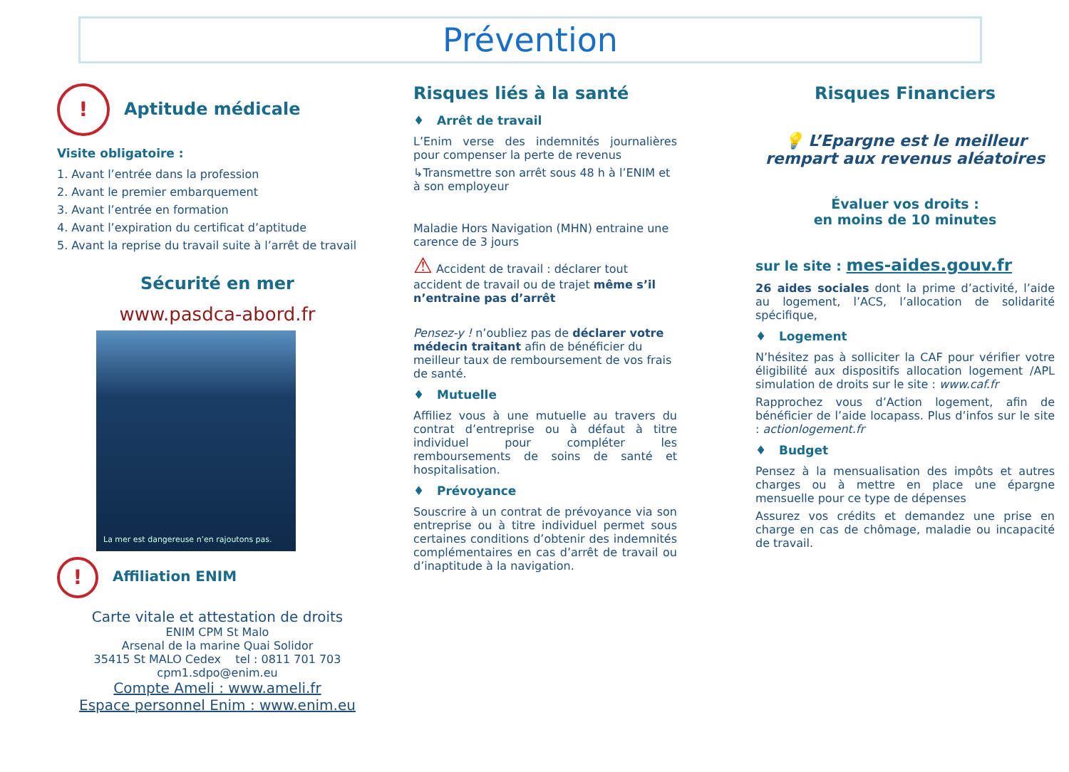Prévention
! Aptitude médicale
Visite obligatoire :
1. Avant l’entrée dans la profession
2. Avant le premier embarquement
3. Avant l’entrée en formation
4. Avant l’expiration du certificat d’aptitude
5. Avant la reprise du travail suite à l’arrêt de travail
Sécurité en mer
www.pasdca-abord.fr
La mer est dangereuse n’en rajoutons pas.
! Affiliation ENIM
Carte vitale et attestation de droits
ENIM CPM St Malo
Arsenal de la marine Quai Solidor
35415 St MALO Cedex tel : 0811 701 703
cpm1.sdpo@enim.eu
Compte Ameli : www.ameli.fr
Espace personnel Enim : www.enim.eu
Risques liés à la santé
♦ Arrêt de travail
L’Enim verse des indemnités journalières pour compenser la perte de revenus
↳Transmettre son arrêt sous 48 h à l’ENIM et à son employeur
Maladie Hors Navigation (MHN) entraine une carence de 3 jours
⚠ Accident de travail : déclarer tout accident de travail ou de trajet même s’il n’entraine pas d’arrêt
Pensez-y ! n’oubliez pas de déclarer votre médecin traitant afin de bénéficier du meilleur taux de remboursement de vos frais de santé.
♦ Mutuelle
Affiliez vous à une mutuelle au travers du contrat d’entreprise ou à défaut à titre individuel pour compléter les remboursements de soins de santé et hospitalisation.
♦ Prévoyance
Souscrire à un contrat de prévoyance via son entreprise ou à titre individuel permet sous certaines conditions d’obtenir des indemnités complémentaires en cas d’arrêt de travail ou d’inaptitude à la navigation.
Risques Financiers
💡 L’Epargne est le meilleur rempart aux revenus aléatoires
Évaluer vos droits :
en moins de 10 minutes
sur le site : mes-aides.gouv.fr
26 aides sociales dont la prime d’activité, l’aide au logement, l’ACS, l’allocation de solidarité spécifique,
♦ Logement
N’hésitez pas à solliciter la CAF pour vérifier votre éligibilité aux dispositifs allocation logement /APL simulation de droits sur le site : www.caf.fr
Rapprochez vous d’Action logement, afin de bénéficier de l’aide locapass. Plus d’infos sur le site : actionlogement.fr
♦ Budget
Pensez à la mensualisation des impôts et autres charges ou à mettre en place une épargne mensuelle pour ce type de dépenses
Assurez vos crédits et demandez une prise en charge en cas de chômage, maladie ou incapacité de travail.